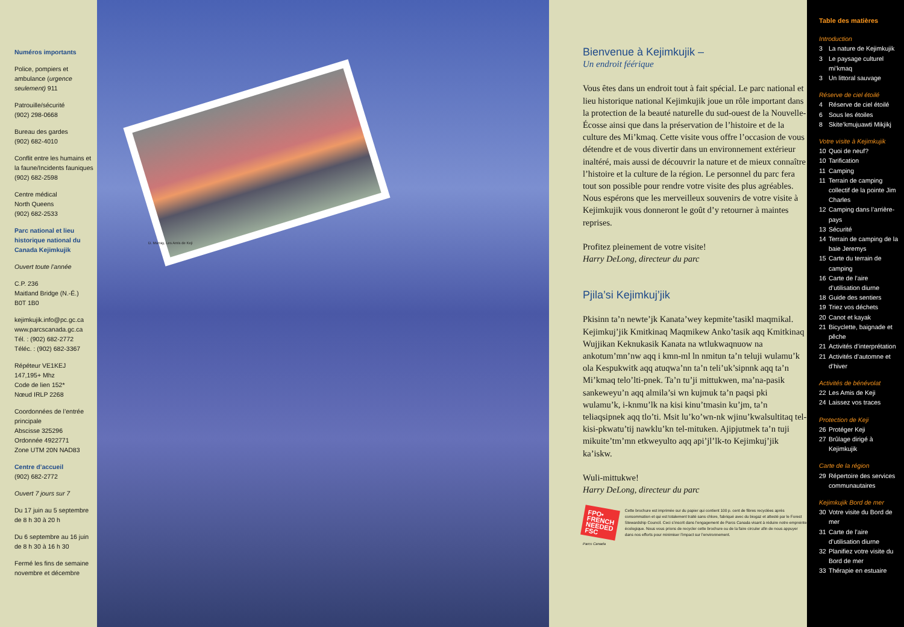Numéros importants
Police, pompiers et ambulance (urgence seulement) 911
Patrouille/sécurité
(902) 298-0668
Bureau des gardes
(902) 682-4010
Conflit entre les humains et la faune/Incidents fauniques
(902) 682-2598
Centre médical
North Queens
(902) 682-2533
Parc national et lieu historique national du Canada Kejimkujik
Ouvert toute l’année
C.P. 236
Maitland Bridge (N.-É.)
B0T 1B0
kejimkujik.info@pc.gc.ca
www.parcscanada.gc.ca
Tél. : (902) 682-2772
Téléc. : (902) 682-3367
Répéteur VE1KEJ
147,195+ Mhz
Code de lien 152*
Nœud IRLP 2268
Coordonnées de l’entrée principale
Abscisse 325296
Ordonnée 4922771
Zone UTM 20N NAD83
Centre d’accueil
(902) 682-2772
Ouvert 7 jours sur 7
Du 17 juin au 5 septembre
de 8 h 30 à 20 h
Du 6 septembre au 16 juin
de 8 h 30 à 16 h 30
Fermé les fins de semaine novembre et décembre
D. Murray, Les Amis de Keji
Bienvenue à Kejimkujik –
Un endroit féérique
Vous êtes dans un endroit tout à fait spécial. Le parc national et lieu historique national Kejimkujik joue un rôle important dans la protection de la beauté naturelle du sud-ouest de la Nouvelle-Écosse ainsi que dans la préservation de l’histoire et de la culture des Mi’kmaq. Cette visite vous offre l’occasion de vous détendre et de vous divertir dans un environnement extérieur inaltéré, mais aussi de découvrir la nature et de mieux connaître l’histoire et la culture de la région. Le personnel du parc fera tout son possible pour rendre votre visite des plus agréables. Nous espérons que les merveilleux souvenirs de votre visite à Kejimkujik vous donneront le goût d’y retourner à maintes reprises.
Profitez pleinement de votre visite!
Harry DeLong, directeur du parc
Pjila’si Kejimkuj’jik
Pkisinn ta’n newte’jk Kanata’wey kepmite’tasikl maqmikal. Kejimkuj’jik Kmitkinaq Maqmikew Anko’tasik aqq Kmitkinaq Wujjikan Keknukasik Kanata na wtlukwaqnuow na ankotum’mn’nw aqq i kmn-ml ln nmitun ta’n teluji wulamu’k ola Kespukwitk aqq atuqwa’nn ta’n teli’uk’sipnnk aqq ta’n Mi’kmaq telo’lti-pnek. Ta’n tu’ji mittukwen, ma’na-pasik sankeweyu’n aqq almila’si wn kujmuk ta’n paqsi pki wulamu’k, i-knmu’lk na kisi kinu’tmasin ku’jm, ta’n teliaqsipnek aqq tlo’ti. Msit lu’ko’wn-nk wjinu’kwalsultitaq tel-kisi-pkwatu’tij nawklu’kn tel-mituken. Ajipjutmek ta’n tuji mikuite’tm’mn etkweyulto aqq api’jl’lk-to Kejimkuj’jik ka’iskw.
Wuli-mittukwe!
Harry DeLong, directeur du parc
FPO• FRENCH NEEDED
FSC
Cette brochure est imprimée sur du papier qui contient 100 p. cent de fibres recyclées après consommation et qui est totalement traité sans chlore, fabriqué avec du biogaz et attesté par le Forest Stewardship Council. Ceci s’inscrit dans l’engagement de Parcs Canada visant à réduire notre empreinte écologique. Nous vous prions de recycler cette brochure ou de la faire circuler afin de nous appuyer dans nos efforts pour minimiser l’impact sur l’environnement.
Parcs Canada
Table des matières
Introduction
3 La nature de Kejimkujik
3 Le paysage culturel mi’kmaq
3 Un littoral sauvage
Réserve de ciel étoilé
4 Réserve de ciel étoilé
6 Sous les étoiles
8 Skite’kmujuawti Mikjikj
Votre visite à Kejimkujik
10 Quoi de neuf?
10 Tarification
11 Camping
11 Terrain de camping collectif de la pointe Jim Charles
12 Camping dans l’arrière-pays
13 Sécurité
14 Terrain de camping de la baie Jeremys
15 Carte du terrain de camping
16 Carte de l’aire d’utilisation diurne
18 Guide des sentiers
19 Triez vos déchets
20 Canot et kayak
21 Bicyclette, baignade et pêche
21 Activités d’interprétation
21 Activités d’automne et d’hiver
Activités de bénévolat
22 Les Amis de Keji
24 Laissez vos traces
Protection de Keji
26 Protéger Keji
27 Brûlage dirigé à Kejimkujik
Carte de la région
29 Répertoire des services communautaires
Kejimkujik Bord de mer
30 Votre visite du Bord de mer
31 Carte de l’aire d’utilisation diurne
32 Planifiez votre visite du Bord de mer
33 Thérapie en estuaire